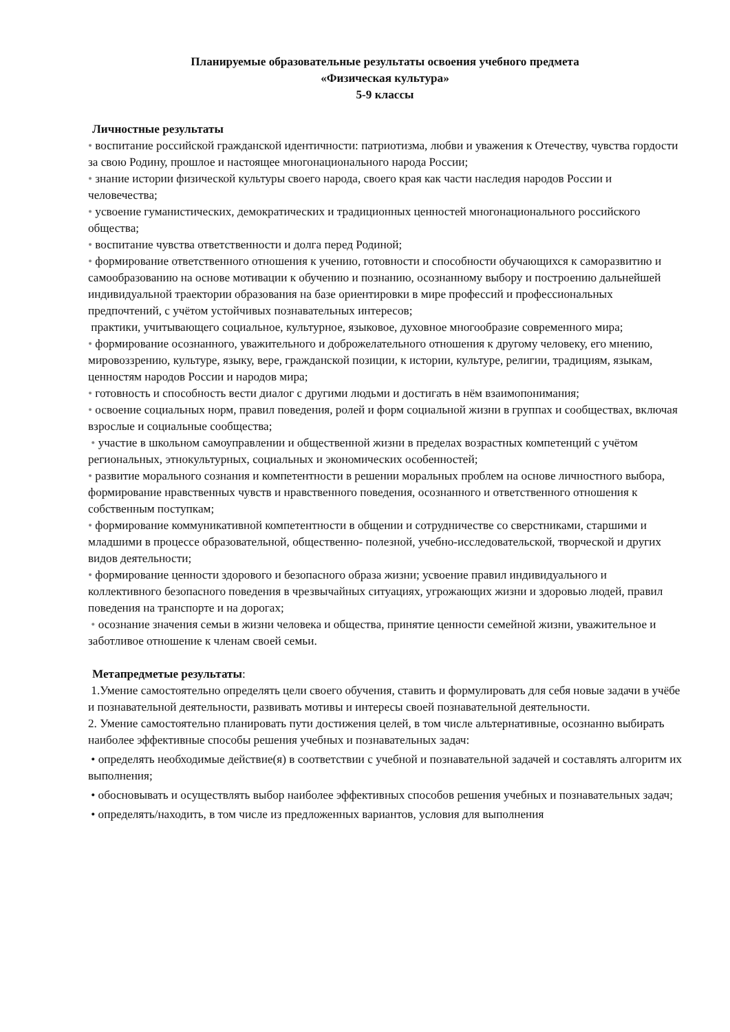Планируемые образовательные результаты освоения учебного предмета
«Физическая культура»
5-9 классы
Личностные результаты
• воспитание российской гражданской идентичности: патриотизма, любви и уважения к Отечеству, чувства гордости за свою Родину, прошлое и настоящее многонационального народа России;
• знание истории физической культуры своего народа, своего края как части наследия народов России и человечества;
• усвоение гуманистических, демократических и традиционных ценностей многонационального российского общества;
• воспитание чувства ответственности и долга перед Родиной;
• формирование ответственного отношения к учению, готовности и способности обучающихся к саморазвитию и самообразованию на основе мотивации к обучению и познанию, осознанному выбору и построению дальнейшей индивидуальной траектории образования на базе ориентировки в мире профессий и профессиональных предпочтений, с учётом устойчивых познавательных интересов;
практики, учитывающего социальное, культурное, языковое, духовное многообразие современного мира;
• формирование осознанного, уважительного и доброжелательного отношения к другому человеку, его мнению, мировоззрению, культуре, языку, вере, гражданской позиции, к истории, культуре, религии, традициям, языкам, ценностям народов России и народов мира;
• готовность и способность вести диалог с другими людьми и достигать в нём взаимопонимания;
• освоение социальных норм, правил поведения, ролей и форм социальной жизни в группах и сообществах, включая взрослые и социальные сообщества;
• участие в школьном самоуправлении и общественной жизни в пределах возрастных компетенций с учётом региональных, этнокультурных, социальных и экономических особенностей;
• развитие морального сознания и компетентности в решении моральных проблем на основе личностного выбора, формирование нравственных чувств и нравственного поведения, осознанного и ответственного отношения к собственным поступкам;
• формирование коммуникативной компетентности в общении и сотрудничестве со сверстниками, старшими и младшими в процессе образовательной, общественно- полезной, учебно-исследовательской, творческой и других видов деятельности;
• формирование ценности здорового и безопасного образа жизни; усвоение правил индивидуального и коллективного безопасного поведения в чрезвычайных ситуациях, угрожающих жизни и здоровью людей, правил поведения на транспорте и на дорогах;
• осознание значения семьи в жизни человека и общества, принятие ценности семейной жизни, уважительное и заботливое отношение к членам своей семьи.
Метапредметые результаты:
1.Умение самостоятельно определять цели своего обучения, ставить и формулировать для себя новые задачи в учёбе и познавательной деятельности, развивать мотивы и интересы своей познавательной деятельности.
2. Умение самостоятельно планировать пути достижения целей, в том числе альтернативные, осознанно выбирать наиболее эффективные способы решения учебных и познавательных задач:
• определять необходимые действие(я) в соответствии с учебной и познавательной задачей и составлять алгоритм их выполнения;
• обосновывать и осуществлять выбор наиболее эффективных способов решения учебных и познавательных задач;
• определять/находить, в том числе из предложенных вариантов, условия для выполнения